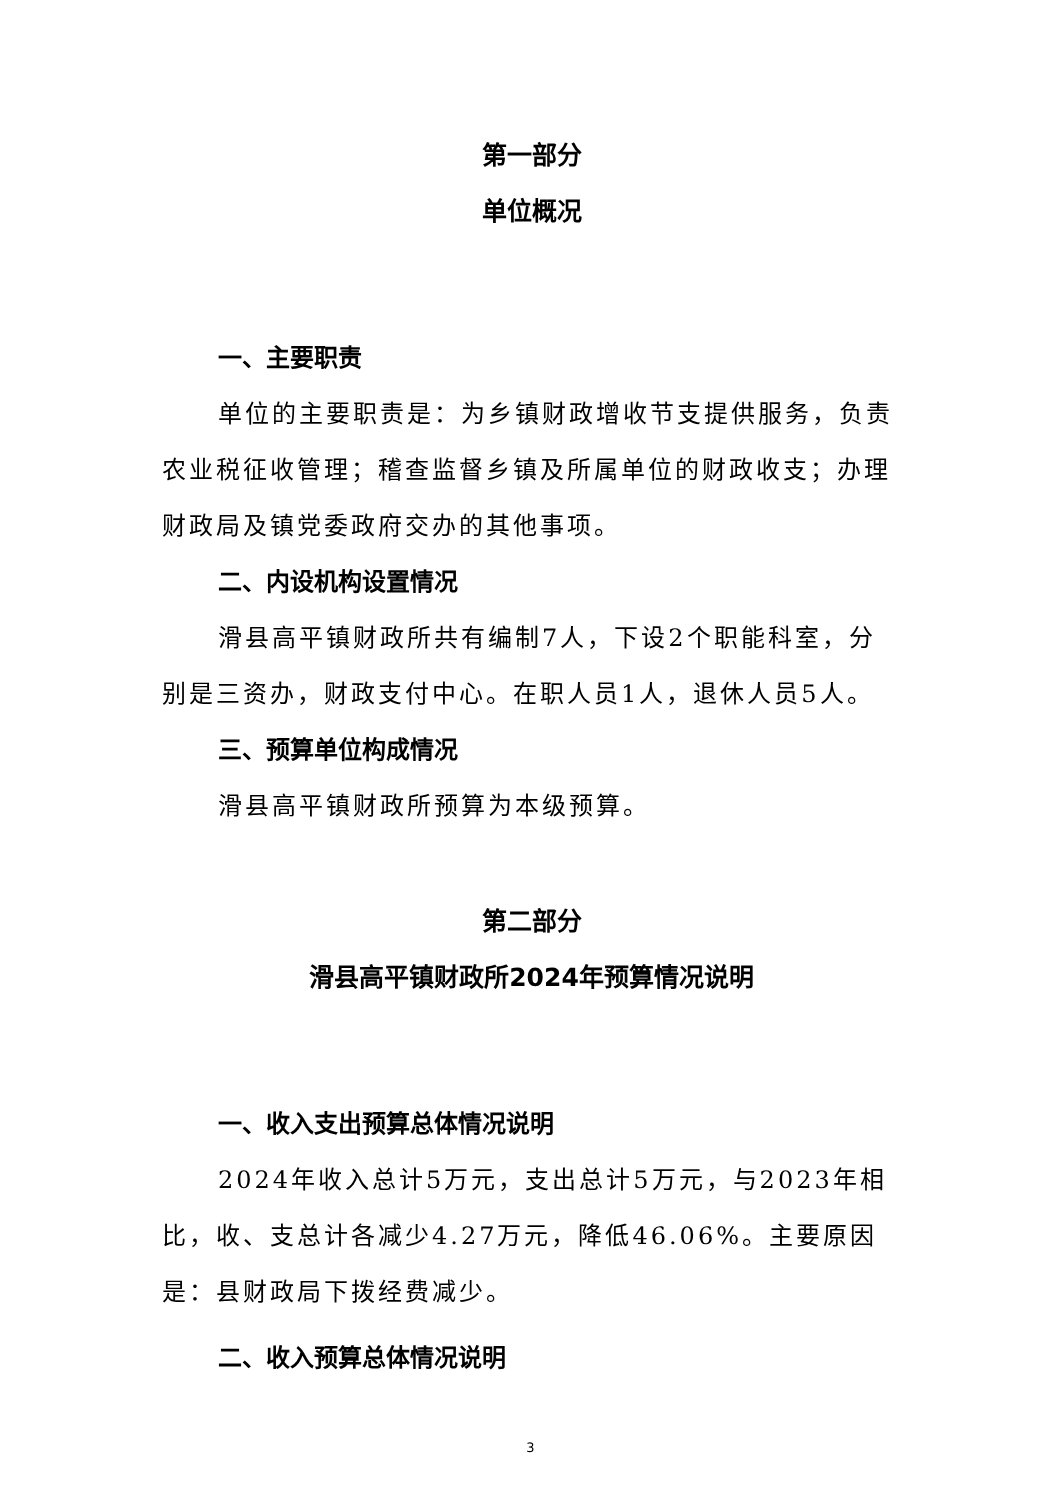第一部分
单位概况
一、主要职责
单位的主要职责是：为乡镇财政增收节支提供服务，负责农业税征收管理；稽查监督乡镇及所属单位的财政收支；办理财政局及镇党委政府交办的其他事项。
二、内设机构设置情况
滑县高平镇财政所共有编制7人，下设2个职能科室，分别是三资办，财政支付中心。在职人员1人，退休人员5人。
三、预算单位构成情况
滑县高平镇财政所预算为本级预算。
第二部分
滑县高平镇财政所2024年预算情况说明
一、收入支出预算总体情况说明
2024年收入总计5万元，支出总计5万元，与2023年相比，收、支总计各减少4.27万元，降低46.06%。主要原因是：县财政局下拨经费减少。
二、收入预算总体情况说明
3